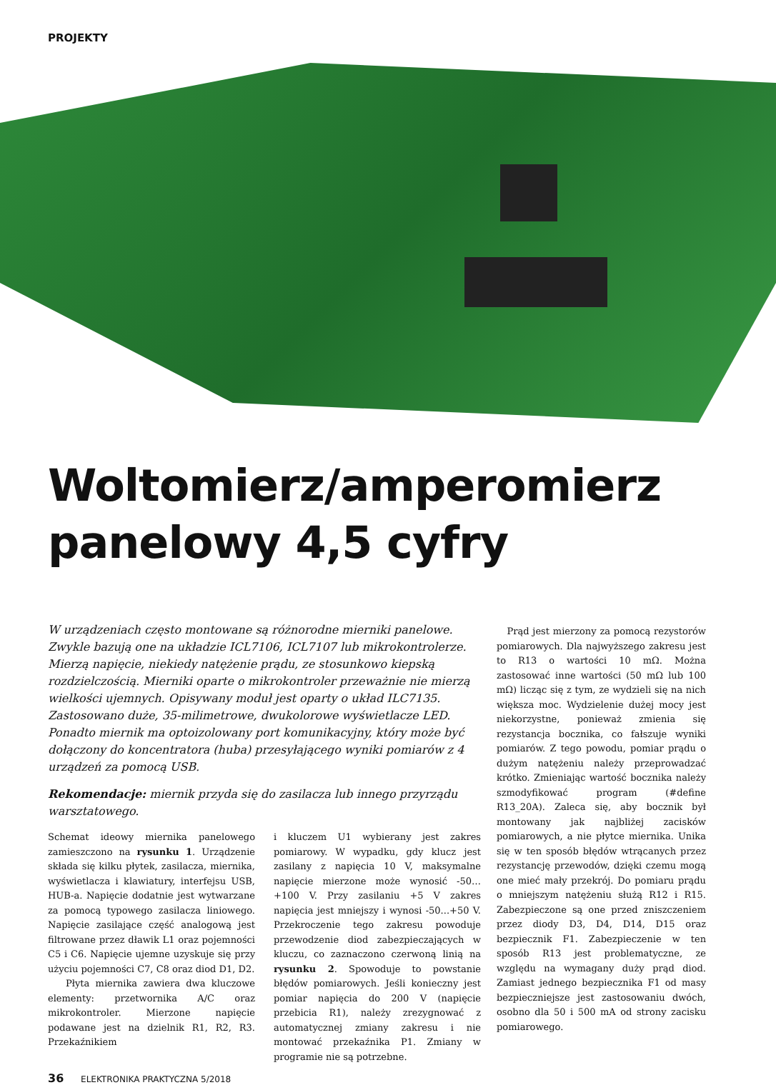PROJEKTY
Woltomierz/amperomierz panelowy 4,5 cyfry
W urządzeniach często montowane są różnorodne mierniki panelowe. Zwykle bazują one na układzie ICL7106, ICL7107 lub mikrokontrolerze. Mierzą napięcie, niekiedy natężenie prądu, ze stosunkowo kiepską rozdzielczością. Mierniki oparte o mikrokontroler przeważnie nie mierzą wielkości ujemnych. Opisywany moduł jest oparty o układ ILC7135. Zastosowano duże, 35-milimetrowe, dwukolorowe wyświetlacze LED. Ponadto miernik ma optoizolowany port komunikacyjny, który może być dołączony do koncentratora (huba) przesyłającego wyniki pomiarów z 4 urządzeń za pomocą USB.
Rekomendacje: miernik przyda się do zasilacza lub innego przyrządu warsztatowego.
Schemat ideowy miernika panelowego zamieszczono na rysunku 1. Urządzenie składa się kilku płytek, zasilacza, miernika, wyświetlacza i klawiatury, interfejsu USB, HUB-a. Napięcie dodatnie jest wytwarzane za pomocą typowego zasilacza liniowego. Napięcie zasilające część analogową jest filtrowane przez dławik L1 oraz pojemności C5 i C6. Napięcie ujemne uzyskuje się przy użyciu pojemności C7, C8 oraz diod D1, D2.
Płyta miernika zawiera dwa kluczowe elementy: przetwornika A/C oraz mikrokontroler. Mierzone napięcie podawane jest na dzielnik R1, R2, R3. Przekaźnikiem
i kluczem U1 wybierany jest zakres pomiarowy. W wypadku, gdy klucz jest zasilany z napięcia 10 V, maksymalne napięcie mierzone może wynosić -50…+100 V. Przy zasilaniu +5 V zakres napięcia jest mniejszy i wynosi -50...+50 V. Przekroczenie tego zakresu powoduje przewodzenie diod zabezpieczających w kluczu, co zaznaczono czerwoną linią na rysunku 2. Spowoduje to powstanie błędów pomiarowych. Jeśli konieczny jest pomiar napięcia do 200 V (napięcie przebicia R1), należy zrezygnować z automatycznej zmiany zakresu i nie montować przekaźnika P1. Zmiany w programie nie są potrzebne.
Prąd jest mierzony za pomocą rezystorów pomiarowych. Dla najwyższego zakresu jest to R13 o wartości 10 mΩ. Można zastosować inne wartości (50 mΩ lub 100 mΩ) licząc się z tym, ze wydzieli się na nich większa moc. Wydzielenie dużej mocy jest niekorzystne, ponieważ zmienia się rezystancja bocznika, co fałszuje wyniki pomiarów. Z tego powodu, pomiar prądu o dużym natężeniu należy przeprowadzać krótko. Zmieniając wartość bocznika należy szmodyfikować program (#define R13_20A). Zaleca się, aby bocznik był montowany jak najbliżej zacisków pomiarowych, a nie płytce miernika. Unika się w ten sposób błędów wtrącanych przez rezystancję przewodów, dzięki czemu mogą one mieć mały przekrój. Do pomiaru prądu o mniejszym natężeniu służą R12 i R15. Zabezpieczone są one przed zniszczeniem przez diody D3, D4, D14, D15 oraz bezpiecznik F1. Zabezpieczenie w ten sposób R13 jest problematyczne, ze względu na wymagany duży prąd diod. Zamiast jednego bezpiecznika F1 od masy bezpieczniejsze jest zastosowaniu dwóch, osobno dla 50 i 500 mA od strony zacisku pomiarowego.
36 ELEKTRONIKA PRAKTYCZNA 5/2018